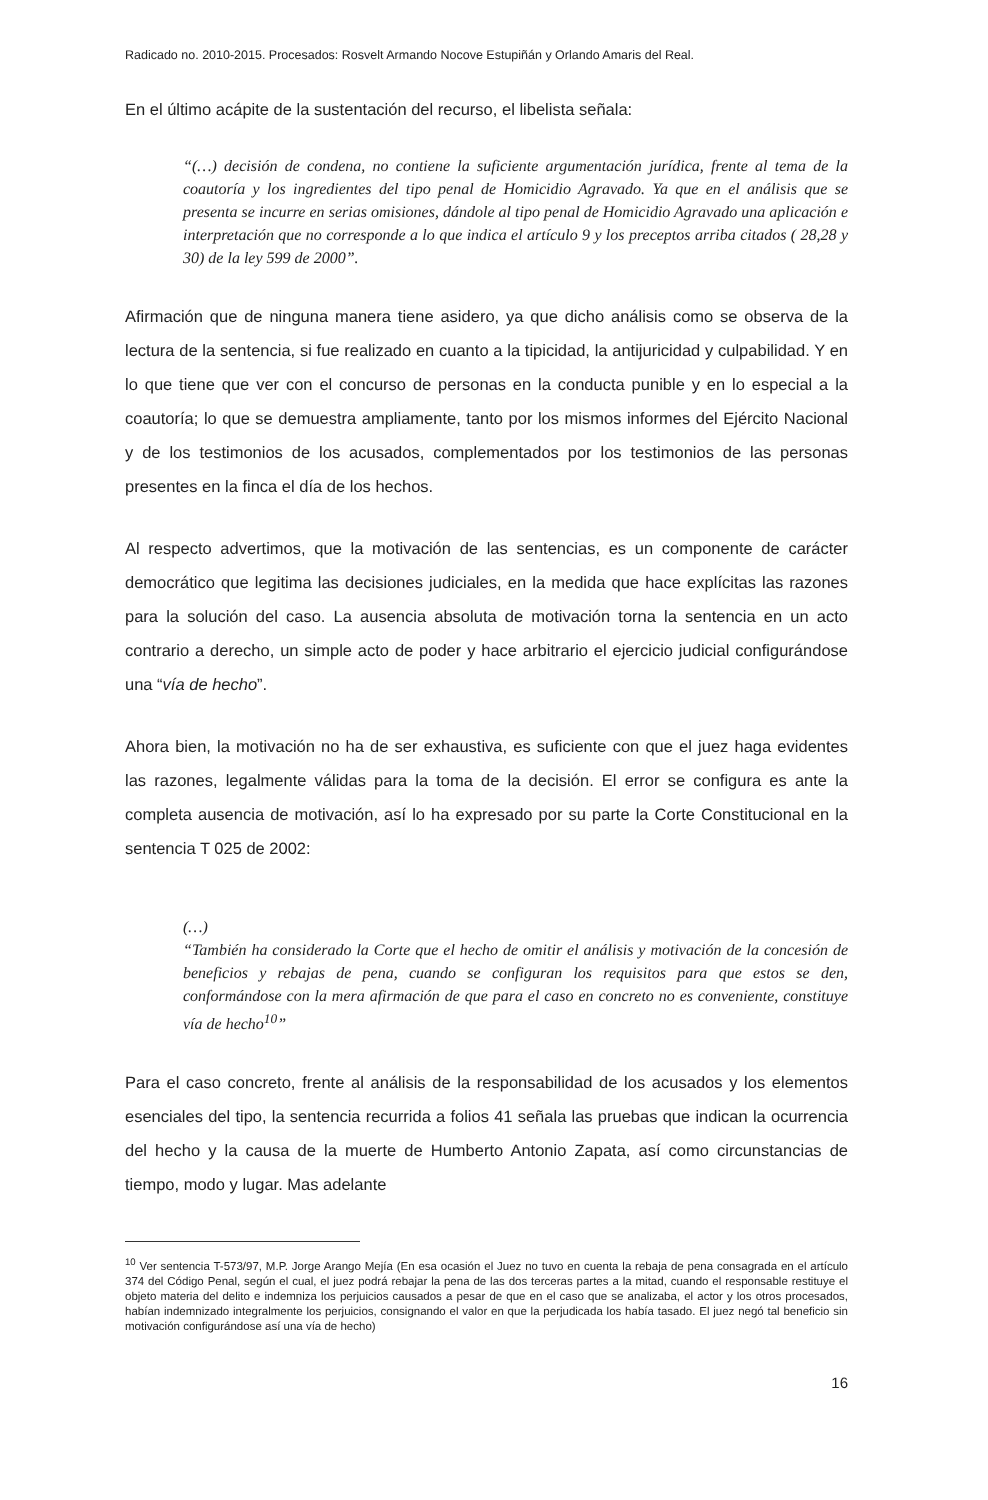Radicado no. 2010-2015. Procesados: Rosvelt Armando Nocove Estupiñán y Orlando Amaris del Real.
En el último acápite de la sustentación del recurso, el libelista señala:
“(…) decisión de condena, no contiene la suficiente argumentación jurídica, frente al tema de la coautoría y los ingredientes del tipo penal de Homicidio Agravado. Ya que en el análisis que se presenta se incurre en serias omisiones, dándole al tipo penal de Homicidio Agravado una aplicación e interpretación que no corresponde a lo que indica el artículo 9 y los preceptos arriba citados ( 28,28 y 30) de la ley 599 de 2000”.
Afirmación que de ninguna manera tiene asidero, ya que dicho análisis como se observa de la lectura de la sentencia, si fue realizado en cuanto a la tipicidad, la antijuricidad y culpabilidad. Y en lo que tiene que ver con el concurso de personas en la conducta punible y en lo especial a la coautoría; lo que se demuestra ampliamente, tanto por los mismos informes del Ejército Nacional y de los testimonios de los acusados, complementados por los testimonios de las personas presentes en la finca el día de los hechos.
Al respecto advertimos, que la motivación de las sentencias, es un componente de carácter democrático que legitima las decisiones judiciales, en la medida que hace explícitas las razones para la solución del caso. La ausencia absoluta de motivación torna la sentencia en un acto contrario a derecho, un simple acto de poder y hace arbitrario el ejercicio judicial configurándose una “vía de hecho”.
Ahora bien, la motivación no ha de ser exhaustiva, es suficiente con que el juez haga evidentes las razones, legalmente válidas para la toma de la decisión. El error se configura es ante la completa ausencia de motivación, así lo ha expresado por su parte la Corte Constitucional en la sentencia T 025 de 2002:
(…)
“También ha considerado la Corte que el hecho de omitir el análisis y motivación de la concesión de beneficios y rebajas de pena, cuando se configuran los requisitos para que estos se den, conformándose con la mera afirmación de que para el caso en concreto no es conveniente, constituye vía de hecho<sup>10</sup>”
Para el caso concreto, frente al análisis de la responsabilidad de los acusados y los elementos esenciales del tipo, la sentencia recurrida a folios 41 señala las pruebas que indican la ocurrencia del hecho y la causa de la muerte de Humberto Antonio Zapata, así como circunstancias de tiempo, modo y lugar. Mas adelante
<sup>10</sup> Ver sentencia T-573/97, M.P. Jorge Arango Mejía (En esa ocasión el Juez no tuvo en cuenta la rebaja de pena consagrada en el artículo 374 del Código Penal, según el cual, el juez podrá rebajar la pena de las dos terceras partes a la mitad, cuando el responsable restituye el objeto materia del delito e indemniza los perjuicios causados a pesar de que en el caso que se analizaba, el actor y los otros procesados, habían indemnizado integralmente los perjuicios, consignando el valor en que la perjudicada los había tasado. El juez negó tal beneficio sin motivación configurándose así una vía de hecho)
16